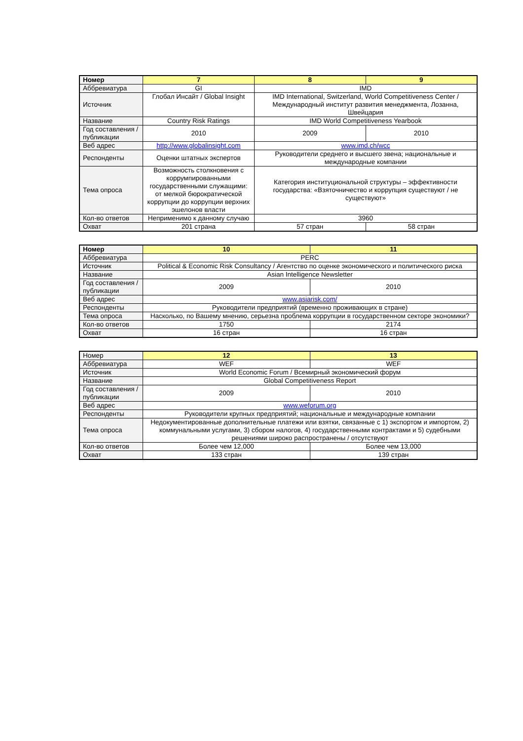| Номер | 7 | 8 | 9 |
| Аббревиатура | GI | IMD | |
| Источник | Глобал Инсайт / Global Insight | IMD International, Switzerland, World Competitiveness Center / Международный институт развития менеджмента, Лозанна, Швейцария | |
| Название | Country Risk Ratings | IMD World Competitiveness Yearbook | |
| Год составления / публикации | 2010 | 2009 | 2010 |
| Веб адрес | http://www.globalinsight.com | www.imd.ch/wcc | |
| Респонденты | Оценки штатных экспертов | Руководители среднего и высшего звена; национальные и международные компании | |
| Тема опроса | Возможность столкновения с коррумпированными государственными служащими: от мелкой бюрократической коррупции до коррупции верхних эшелонов власти | Категория институциональной структуры – эффективности государства: «Взяточничество и коррупция существуют / не существуют» | |
| Кол-во ответов | Неприменимо к данному случаю | 3960 | |
| Охват | 201 страна | 57 стран | 58 стран |
| Номер | 10 | 11 |
| Аббревиатура | PERC | |
| Источник | Political & Economic Risk Consultancy / Агентство по оценке экономического и политического риска | |
| Название | Asian Intelligence Newsletter | |
| Год составления / публикации | 2009 | 2010 |
| Веб адрес | www.asiarisk.com/ | |
| Респонденты | Руководители предприятий (временно проживающих в стране) | |
| Тема опроса | Насколько, по Вашему мнению, серьезна проблема коррупции в государственном секторе экономики? | |
| Кол-во ответов | 1750 | 2174 |
| Охват | 16 стран | 16 стран |
| Номер | 12 | 13 |
| Аббревиатура | WEF | WEF |
| Источник | World Economic Forum / Всемирный экономический форум | |
| Название | Global Competitiveness Report | |
| Год составления / публикации | 2009 | 2010 |
| Веб адрес | www.weforum.org | |
| Респонденты | Руководители крупных предприятий; национальные и международные компании | |
| Тема опроса | Недокументированные дополнительные платежи или взятки, связанные с 1) экспортом и импортом, 2) коммунальными услугами, 3) сбором налогов, 4) государственными контрактами и 5) судебными решениями широко распространены / отсутствуют | |
| Кол-во ответов | Более чем 12,000 | Более чем 13,000 |
| Охват | 133 стран | 139 стран |